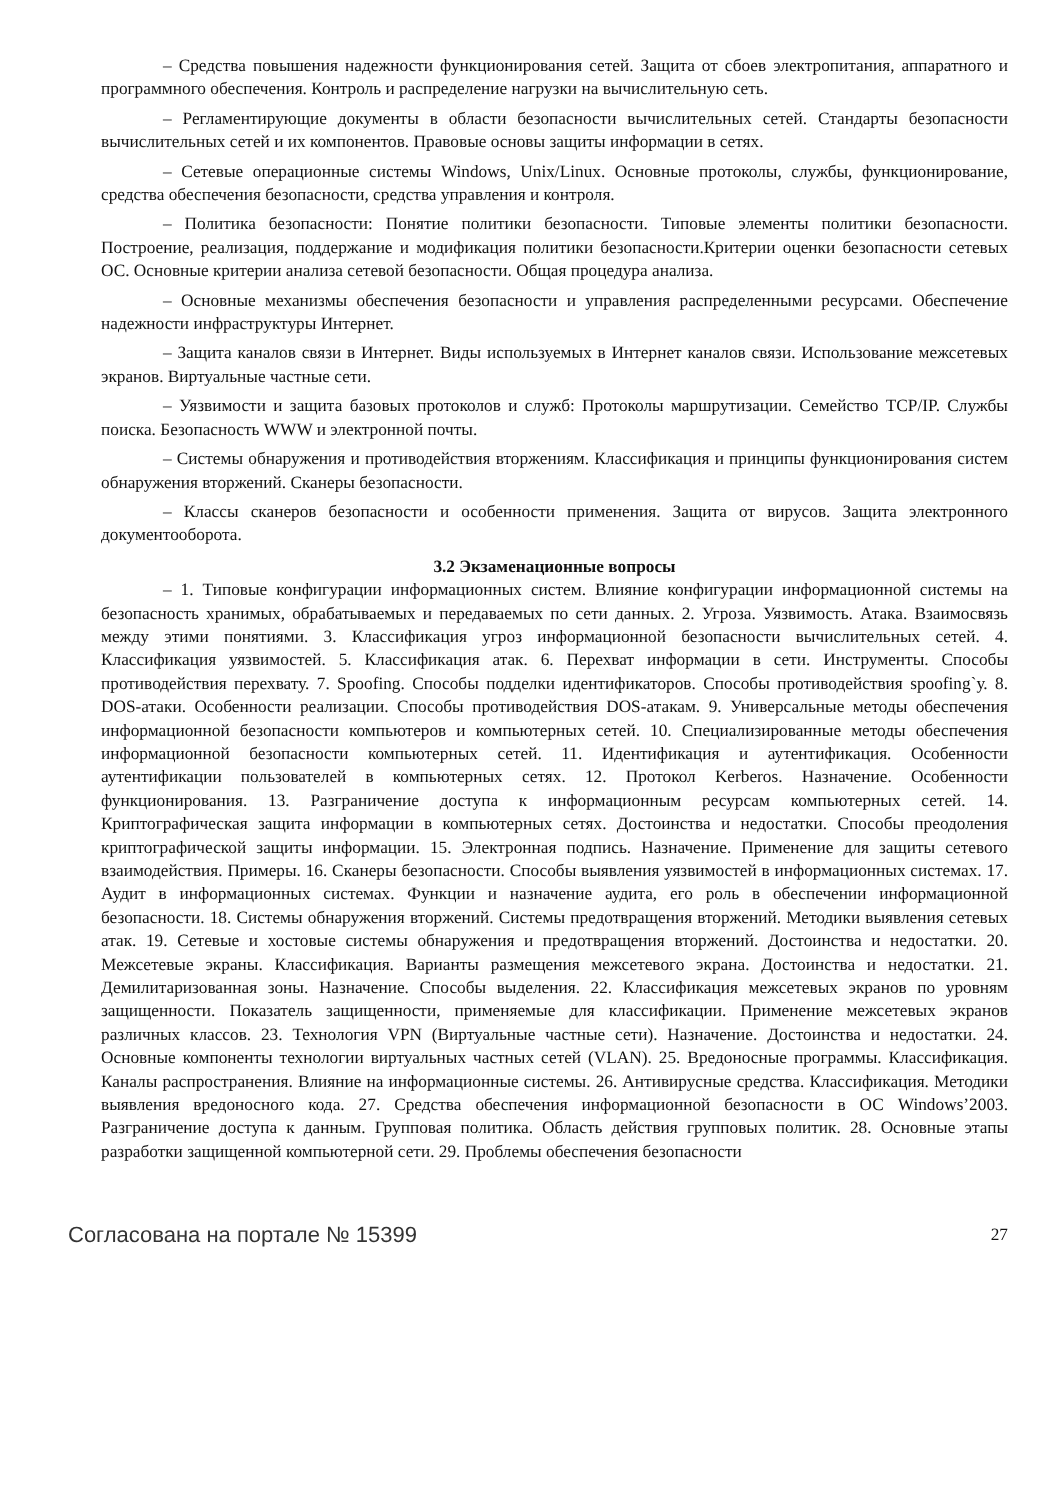– Средства повышения надежности функционирования сетей. Защита от сбоев электропитания, аппаратного и программного обеспечения. Контроль и распределение нагрузки на вычислительную сеть.
– Регламентирующие документы в области безопасности вычислительных сетей. Стандарты безопасности вычислительных сетей и их компонентов. Правовые основы защиты информации в сетях.
– Сетевые операционные системы Windows, Unix/Linux. Основные протоколы, службы, функционирование, средства обеспечения безопасности, средства управления и контроля.
– Политика безопасности: Понятие политики безопасности. Типовые элементы политики безопасности. Построение, реализация, поддержание и модификация политики безопасности.Критерии оценки безопасности сетевых ОС. Основные критерии анализа сетевой безопасности. Общая процедура анализа.
– Основные механизмы обеспечения безопасности и управления распределенными ресурсами. Обеспечение надежности инфраструктуры Интернет.
– Защита каналов связи в Интернет. Виды используемых в Интернет каналов связи. Использование межсетевых экранов. Виртуальные частные сети.
– Уязвимости и защита базовых протоколов и служб: Протоколы маршрутизации. Семейство TCP/IP. Службы поиска. Безопасность WWW и электронной почты.
– Системы обнаружения и противодействия вторжениям. Классификация и принципы функционирования систем обнаружения вторжений. Сканеры безопасности.
– Классы сканеров безопасности и особенности применения. Защита от вирусов. Защита электронного документооборота.
3.2 Экзаменационные вопросы
– 1. Типовые конфигурации информационных систем. Влияние конфигурации информационной системы на безопасность хранимых, обрабатываемых и передаваемых по сети данных. 2. Угроза. Уязвимость. Атака. Взаимосвязь между этими понятиями. 3. Классификация угроз информационной безопасности вычислительных сетей. 4. Классификация уязвимостей. 5. Классификация атак. 6. Перехват информации в сети. Инструменты. Способы противодействия перехвату. 7. Spoofing. Способы подделки идентификаторов. Способы противодействия spoofing`у. 8. DOS-атаки. Особенности реализации. Способы противодействия DOS-атакам. 9. Универсальные методы обеспечения информационной безопасности компьютеров и компьютерных сетей. 10. Специализированные методы обеспечения информационной безопасности компьютерных сетей. 11. Идентификация и аутентификация. Особенности аутентификации пользователей в компьютерных сетях. 12. Протокол Kerberos. Назначение. Особенности функционирования. 13. Разграничение доступа к информационным ресурсам компьютерных сетей. 14. Криптографическая защита информации в компьютерных сетях. Достоинства и недостатки. Способы преодоления криптографической защиты информации. 15. Электронная подпись. Назначение. Применение для защиты сетевого взаимодействия. Примеры. 16. Сканеры безопасности. Способы выявления уязвимостей в информационных системах. 17. Аудит в информационных системах. Функции и назначение аудита, его роль в обеспечении информационной безопасности. 18. Системы обнаружения вторжений. Системы предотвращения вторжений. Методики выявления сетевых атак. 19. Сетевые и хостовые системы обнаружения и предотвращения вторжений. Достоинства и недостатки. 20. Межсетевые экраны. Классификация. Варианты размещения межсетевого экрана. Достоинства и недостатки. 21. Демилитаризованная зоны. Назначение. Способы выделения. 22. Классификация межсетевых экранов по уровням защищенности. Показатель защищенности, применяемые для классификации. Применение межсетевых экранов различных классов. 23. Технология VPN (Виртуальные частные сети). Назначение. Достоинства и недостатки. 24. Основные компоненты технологии виртуальных частных сетей (VLAN). 25. Вредоносные программы. Классификация. Каналы распространения. Влияние на информационные системы. 26. Антивирусные средства. Классификация. Методики выявления вредоносного кода. 27. Средства обеспечения информационной безопасности в ОС Windows’2003. Разграничение доступа к данным. Групповая политика. Область действия групповых политик. 28. Основные этапы разработки защищенной компьютерной сети. 29. Проблемы обеспечения безопасности
Согласована на портале № 15399 27